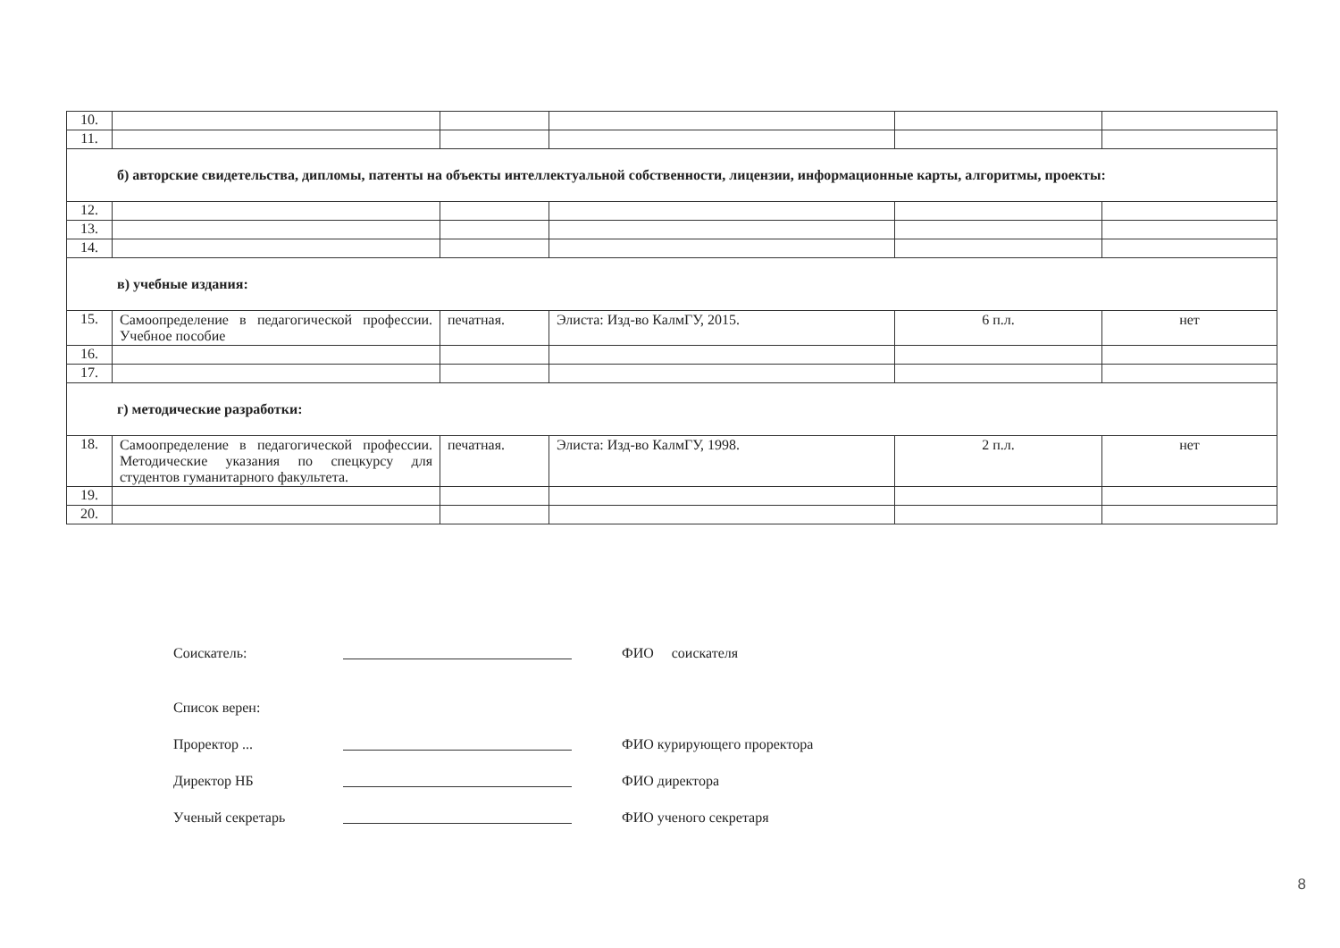| 10. | | | | | |
| 11. | | | | | |
| б) авторские свидетельства, дипломы, патенты на объекты интеллектуальной собственности, лицензии, информационные карты, алгоритмы, проекты: | | | | | |
| 12. | | | | | |
| 13. | | | | | |
| 14. | | | | | |
| в) учебные издания: | | | | | |
| 15. | Самоопределение в педагогической профессии. Учебное пособие | печатная. | Элиста: Изд-во КалмГУ, 2015. | 6 п.л. | нет |
| 16. | | | | | |
| 17. | | | | | |
| г) методические разработки: | | | | | |
| 18. | Самоопределение в педагогической профессии. Методические указания по спецкурсу для студентов гуманитарного факультета. | печатная. | Элиста: Изд-во КалмГУ, 1998. | 2 п.л. | нет |
| 19. | | | | | |
| 20. | | | | | |
Соискатель: ФИО соискателя
Список верен:
Проректор ... ФИО курирующего проректора
Директор НБ ФИО директора
Ученый секретарь ФИО ученого секретаря
8